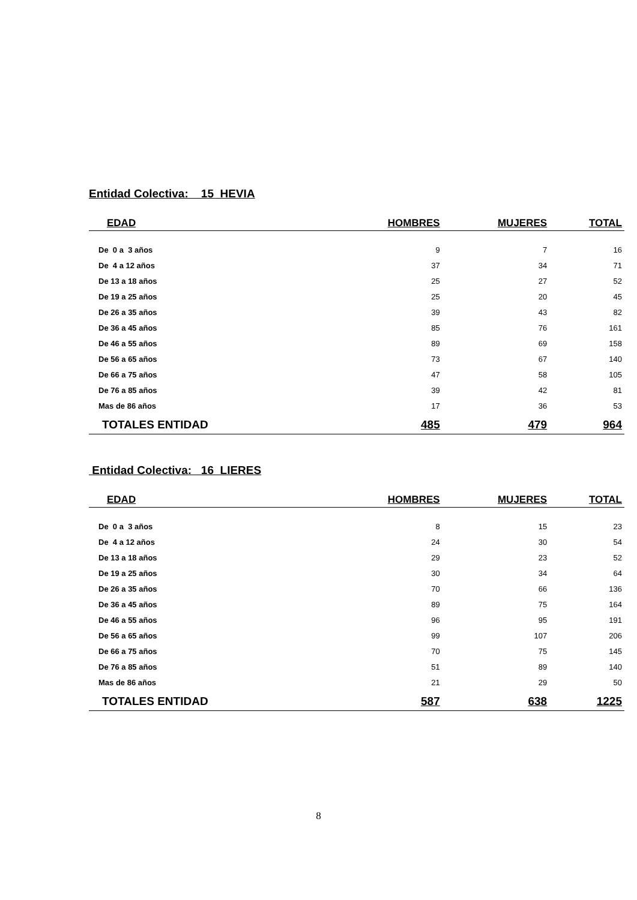Entidad Colectiva: 15 HEVIA
| EDAD | HOMBRES | MUJERES | TOTAL |
| --- | --- | --- | --- |
| De 0 a 3 años | 9 | 7 | 16 |
| De 4 a 12 años | 37 | 34 | 71 |
| De 13 a 18 años | 25 | 27 | 52 |
| De 19 a 25 años | 25 | 20 | 45 |
| De 26 a 35 años | 39 | 43 | 82 |
| De 36 a 45 años | 85 | 76 | 161 |
| De 46 a 55 años | 89 | 69 | 158 |
| De 56 a 65 años | 73 | 67 | 140 |
| De 66 a 75 años | 47 | 58 | 105 |
| De 76 a 85 años | 39 | 42 | 81 |
| Mas de 86 años | 17 | 36 | 53 |
| TOTALES ENTIDAD | 485 | 479 | 964 |
Entidad Colectiva: 16 LIERES
| EDAD | HOMBRES | MUJERES | TOTAL |
| --- | --- | --- | --- |
| De 0 a 3 años | 8 | 15 | 23 |
| De 4 a 12 años | 24 | 30 | 54 |
| De 13 a 18 años | 29 | 23 | 52 |
| De 19 a 25 años | 30 | 34 | 64 |
| De 26 a 35 años | 70 | 66 | 136 |
| De 36 a 45 años | 89 | 75 | 164 |
| De 46 a 55 años | 96 | 95 | 191 |
| De 56 a 65 años | 99 | 107 | 206 |
| De 66 a 75 años | 70 | 75 | 145 |
| De 76 a 85 años | 51 | 89 | 140 |
| Mas de 86 años | 21 | 29 | 50 |
| TOTALES ENTIDAD | 587 | 638 | 1225 |
8